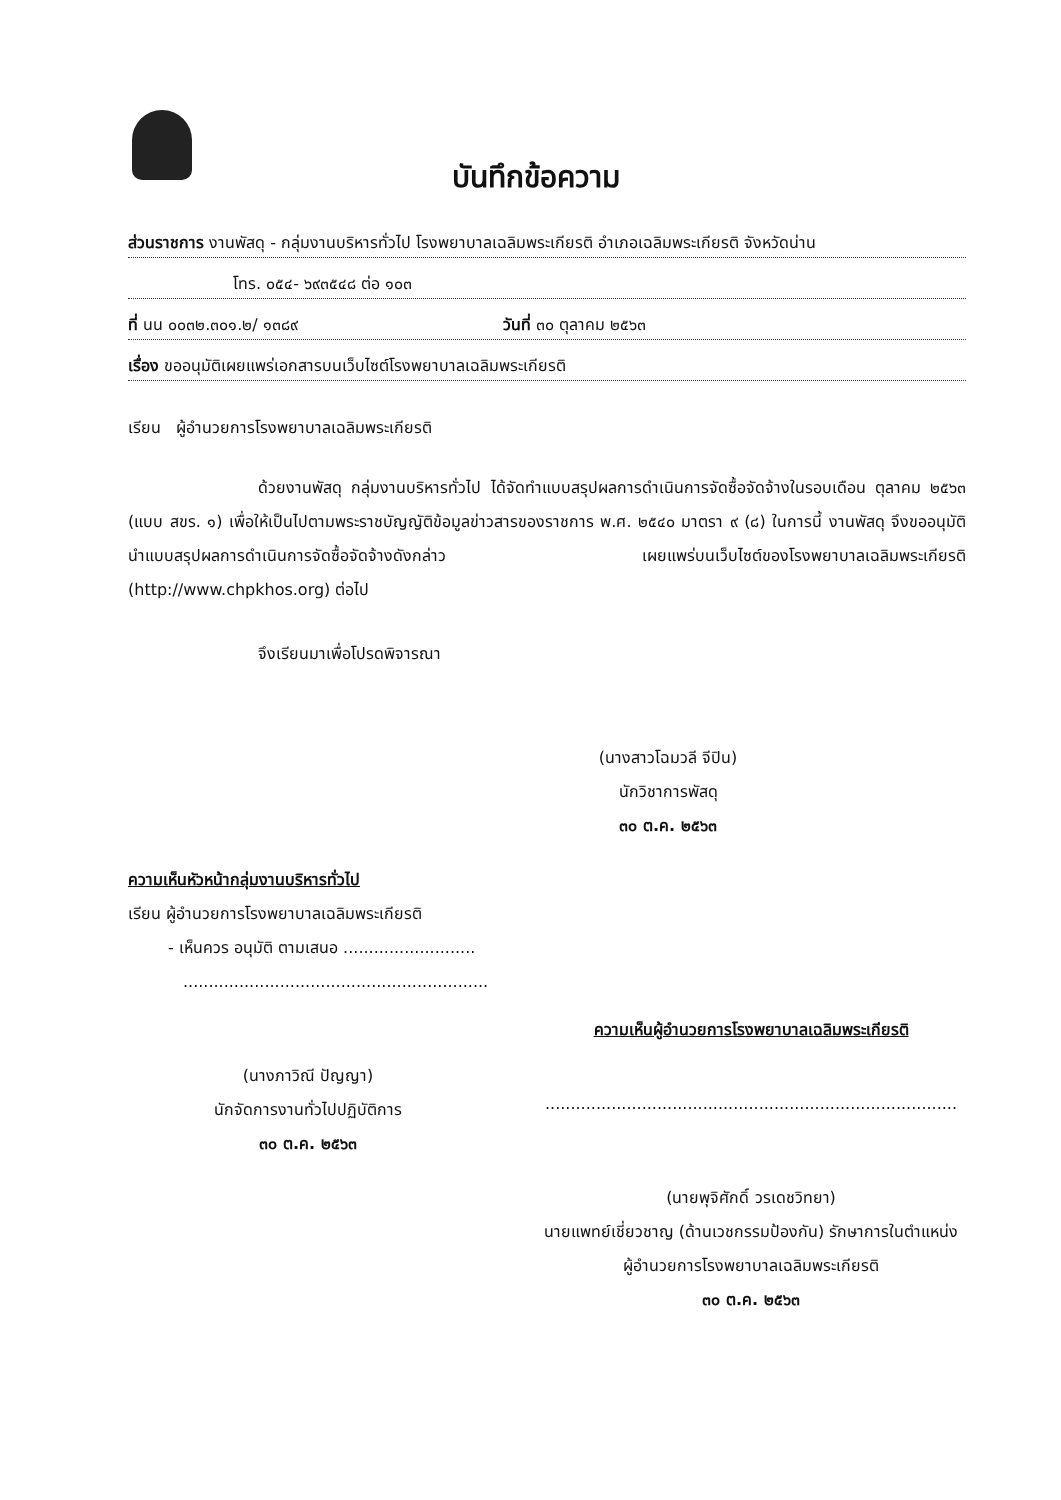บันทึกข้อความ
ส่วนราชการ งานพัสดุ - กลุ่มงานบริหารทั่วไป โรงพยาบาลเฉลิมพระเกียรติ อำเภอเฉลิมพระเกียรติ จังหวัดน่าน
โทร. ๐๕๔- ๖๙๓๕๔๘ ต่อ ๑๐๓
ที่ นน ๐๐๓๒.๓๐๑.๒/ ๑๓๘๙ วันที่ ๓๐ ตุลาคม ๒๕๖๓
เรื่อง ขออนุมัติเผยแพร่เอกสารบนเว็บไซต์โรงพยาบาลเฉลิมพระเกียรติ
เรียน ผู้อำนวยการโรงพยาบาลเฉลิมพระเกียรติ
ด้วยงานพัสดุ กลุ่มงานบริหารทั่วไป ได้จัดทำแบบสรุปผลการดำเนินการจัดซื้อจัดจ้างในรอบเดือน ตุลาคม ๒๕๖๓ (แบบ สขร. ๑) เพื่อให้เป็นไปตามพระราชบัญญัติข้อมูลข่าวสารของราชการ พ.ศ. ๒๕๔๐ มาตรา ๙ (๘) ในการนี้ งานพัสดุ จึงขออนุมัตินำแบบสรุปผลการดำเนินการจัดซื้อจัดจ้างดังกล่าว เผยแพร่บนเว็บไซต์ของโรงพยาบาลเฉลิมพระเกียรติ (http://www.chpkhos.org) ต่อไป
จึงเรียนมาเพื่อโปรดพิจารณา
(นางสาวโฉมวลี จีปิน)
นักวิชาการพัสดุ
๓๐ ต.ค. ๒๕๖๓
ความเห็นหัวหน้ากลุ่มงานบริหารทั่วไป
เรียน ผู้อำนวยการโรงพยาบาลเฉลิมพระเกียรติ
- เห็นควร อนุมัติ ตามเสนอ ..........................
............................................................
(นางภาวิณี ปัญญา)
นักจัดการงานทั่วไปปฏิบัติการ
๓๐ ต.ค. ๒๕๖๓
ความเห็นผู้อำนวยการโรงพยาบาลเฉลิมพระเกียรติ
.................................................................................
(นายพุจิศักดิ์ วรเดชวิทยา)
นายแพทย์เชี่ยวชาญ (ด้านเวชกรรมป้องกัน) รักษาการในตำแหน่ง
ผู้อำนวยการโรงพยาบาลเฉลิมพระเกียรติ
๓๐ ต.ค. ๒๕๖๓